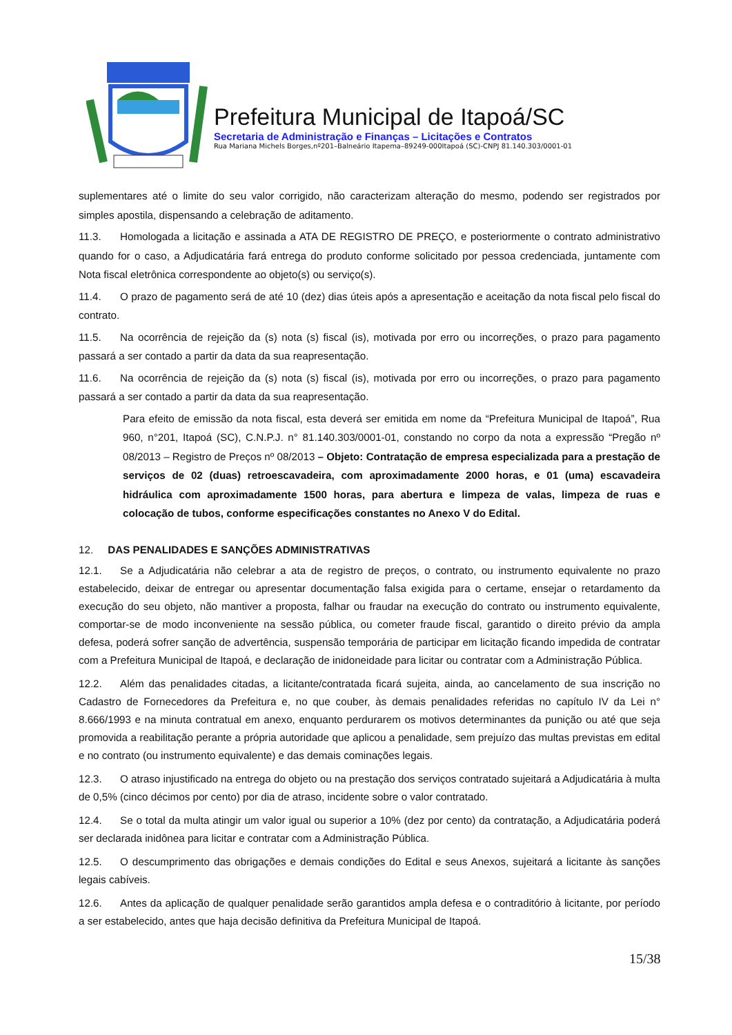Prefeitura Municipal de Itapoá/SC
Secretaria de Administração e Finanças – Licitações e Contratos
Rua Mariana Michels Borges,nº201–Balneário Itapema–89249-000Itapoá (SC)-CNPJ 81.140.303/0001-01
suplementares até o limite do seu valor corrigido, não caracterizam alteração do mesmo, podendo ser registrados por simples apostila, dispensando a celebração de aditamento.
11.3. Homologada a licitação e assinada a ATA DE REGISTRO DE PREÇO, e posteriormente o contrato administrativo quando for o caso, a Adjudicatária fará entrega do produto conforme solicitado por pessoa credenciada, juntamente com Nota fiscal eletrônica correspondente ao objeto(s) ou serviço(s).
11.4. O prazo de pagamento será de até 10 (dez) dias úteis após a apresentação e aceitação da nota fiscal pelo fiscal do contrato.
11.5. Na ocorrência de rejeição da (s) nota (s) fiscal (is), motivada por erro ou incorreções, o prazo para pagamento passará a ser contado a partir da data da sua reapresentação.
11.6. Na ocorrência de rejeição da (s) nota (s) fiscal (is), motivada por erro ou incorreções, o prazo para pagamento passará a ser contado a partir da data da sua reapresentação.
Para efeito de emissão da nota fiscal, esta deverá ser emitida em nome da “Prefeitura Municipal de Itapoá”, Rua 960, n°201, Itapoá (SC), C.N.P.J. n° 81.140.303/0001-01, constando no corpo da nota a expressão “Pregão nº 08/2013 – Registro de Preços nº 08/2013 – Objeto: Contratação de empresa especializada para a prestação de serviços de 02 (duas) retroescavadeira, com aproximadamente 2000 horas, e 01 (uma) escavadeira hidráulica com aproximadamente 1500 horas, para abertura e limpeza de valas, limpeza de ruas e colocação de tubos, conforme especificações constantes no Anexo V do Edital.
12. DAS PENALIDADES E SANÇÕES ADMINISTRATIVAS
12.1. Se a Adjudicatária não celebrar a ata de registro de preços, o contrato, ou instrumento equivalente no prazo estabelecido, deixar de entregar ou apresentar documentação falsa exigida para o certame, ensejar o retardamento da execução do seu objeto, não mantiver a proposta, falhar ou fraudar na execução do contrato ou instrumento equivalente, comportar-se de modo inconveniente na sessão pública, ou cometer fraude fiscal, garantido o direito prévio da ampla defesa, poderá sofrer sanção de advertência, suspensão temporária de participar em licitação ficando impedida de contratar com a Prefeitura Municipal de Itapoá, e declaração de inidoneidade para licitar ou contratar com a Administração Pública.
12.2. Além das penalidades citadas, a licitante/contratada ficará sujeita, ainda, ao cancelamento de sua inscrição no Cadastro de Fornecedores da Prefeitura e, no que couber, às demais penalidades referidas no capítulo IV da Lei n° 8.666/1993 e na minuta contratual em anexo, enquanto perdurarem os motivos determinantes da punição ou até que seja promovida a reabilitação perante a própria autoridade que aplicou a penalidade, sem prejuízo das multas previstas em edital e no contrato (ou instrumento equivalente) e das demais cominações legais.
12.3. O atraso injustificado na entrega do objeto ou na prestação dos serviços contratado sujeitará a Adjudicatária à multa de 0,5% (cinco décimos por cento) por dia de atraso, incidente sobre o valor contratado.
12.4. Se o total da multa atingir um valor igual ou superior a 10% (dez por cento) da contratação, a Adjudicatária poderá ser declarada inidônea para licitar e contratar com a Administração Pública.
12.5. O descumprimento das obrigações e demais condições do Edital e seus Anexos, sujeitará a licitante às sanções legais cabíveis.
12.6. Antes da aplicação de qualquer penalidade serão garantidos ampla defesa e o contraditório à licitante, por período a ser estabelecido, antes que haja decisão definitiva da Prefeitura Municipal de Itapoá.
15/38